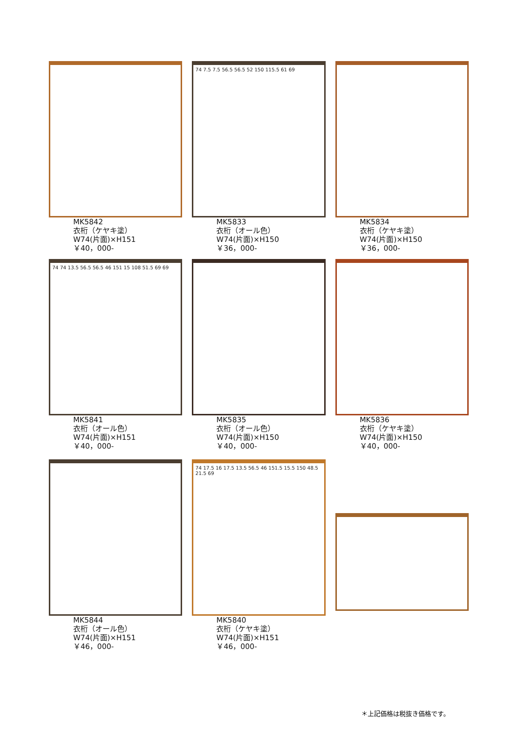MK5842
衣桁（ケヤキ塗）
W74(片面)×H151
￥40，000-
74 7.5 7.5 56.5 56.5 52 150 115.5 61 69
MK5833
衣桁（オール色）
W74(片面)×H150
￥36，000-
MK5834
衣桁（ケヤキ塗）
W74(片面)×H150
￥36，000-
74 74 13.5 56.5 56.5 46 151 15 108 51.5 69 69
MK5841
衣桁（オール色）
W74(片面)×H151
￥40，000-
MK5835
衣桁（オール色）
W74(片面)×H150
￥40，000-
MK5836
衣桁（ケヤキ塗）
W74(片面)×H150
￥40，000-
MK5844
衣桁（オール色）
W74(片面)×H151
￥46，000-
74 17.5 16 17.5 13.5 56.5 46 151.5 15.5 150 48.5 21.5 69
MK5840
衣桁（ケヤキ塗）
W74(片面)×H151
￥46，000-
＊上記価格は税抜き価格です。